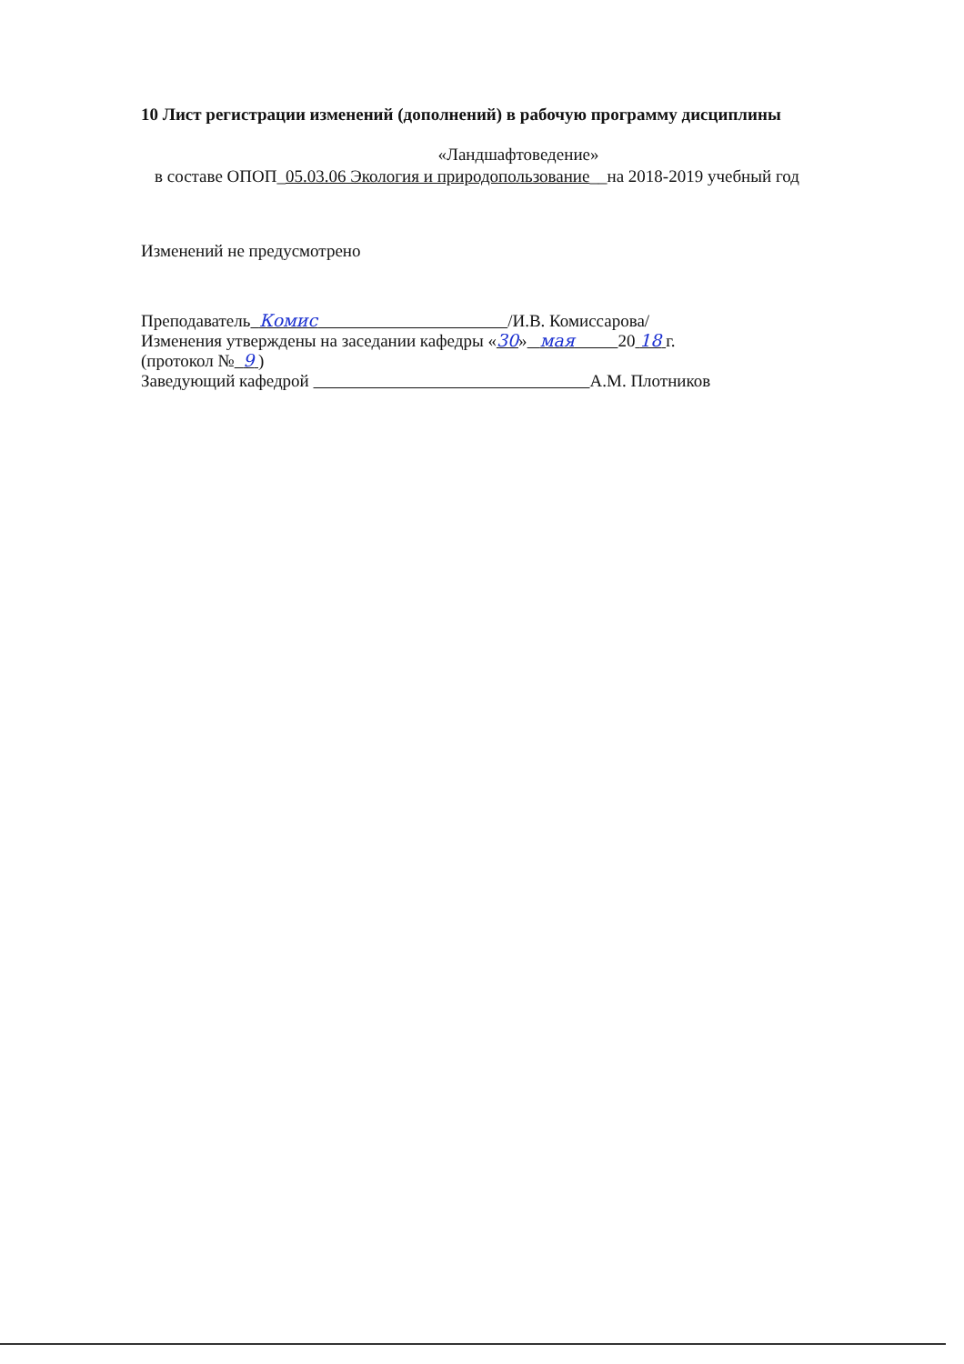10 Лист регистрации изменений (дополнений) в рабочую программу дисциплины
«Ландшафтоведение»
в составе ОПОП_05.03.06 Экология и природопользование__на 2018-2019 учебный год
Изменений не предусмотрено
Преподаватель Комис /И.В. Комиссарова/
Изменения утверждены на заседании кафедры «30» мая 20 18 г.
(протокол № 9 )
Заведующий кафедрой А.М. Плотников